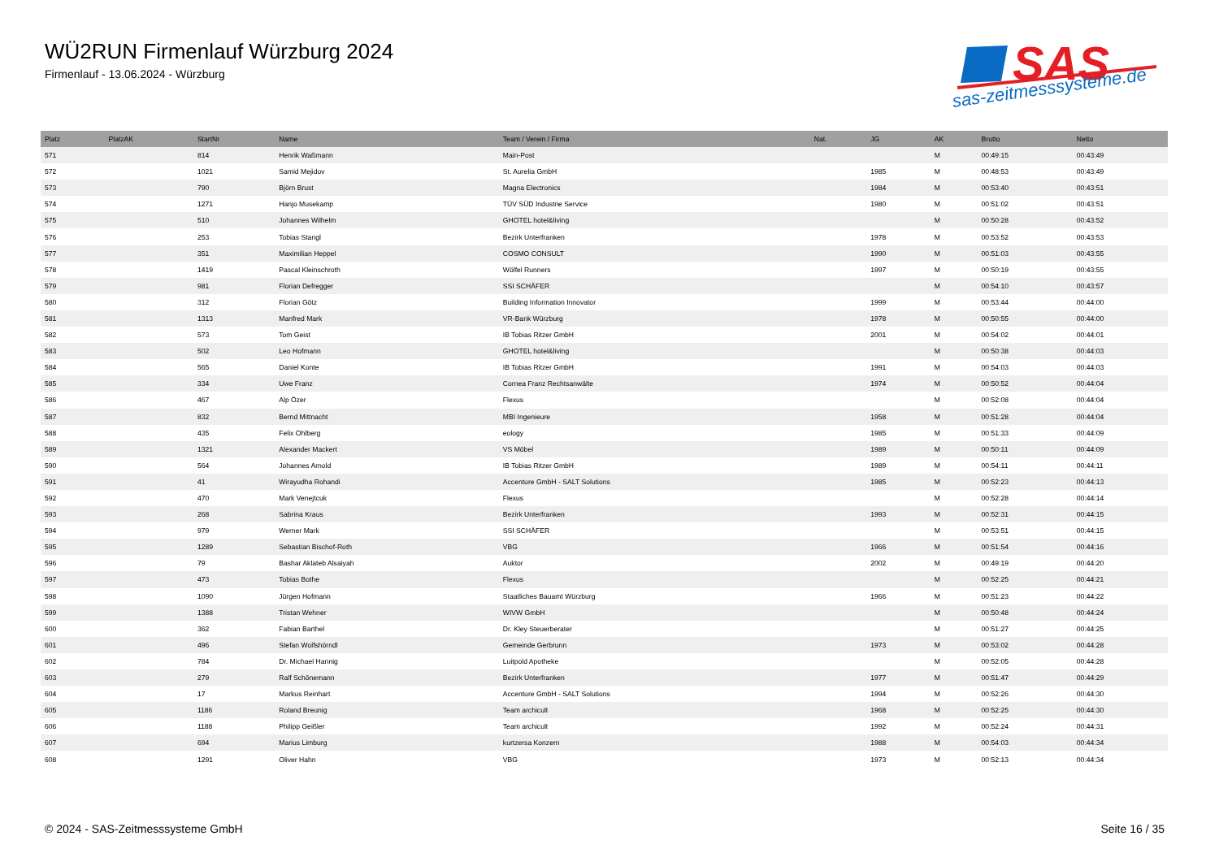WÜ2RUN Firmenlauf Würzburg 2024
Firmenlauf - 13.06.2024 - Würzburg
SAS
sas-zeitmesssysteme.de
| Platz | PlatzAK | StartNr | Name | Team / Verein / Firma | Nat. | JG | AK | Brutto | Netto |
| --- | --- | --- | --- | --- | --- | --- | --- | --- | --- |
| 571 | | 814 | Henrik Waßmann | Main-Post | | | M | 00:49:15 | 00:43:49 |
| 572 | | 1021 | Samid Mejidov | St. Aurelia GmbH | | 1985 | M | 00:48:53 | 00:43:49 |
| 573 | | 790 | Björn Brust | Magna Electronics | | 1984 | M | 00:53:40 | 00:43:51 |
| 574 | | 1271 | Hanjo Musekamp | TÜV SÜD Industrie Service | | 1980 | M | 00:51:02 | 00:43:51 |
| 575 | | 510 | Johannes Wilhelm | GHOTEL hotel&living | | | M | 00:50:28 | 00:43:52 |
| 576 | | 253 | Tobias Stangl | Bezirk Unterfranken | | 1978 | M | 00:53:52 | 00:43:53 |
| 577 | | 351 | Maximilian Heppel | COSMO CONSULT | | 1990 | M | 00:51:03 | 00:43:55 |
| 578 | | 1419 | Pascal Kleinschroth | Wölfel Runners | | 1997 | M | 00:50:19 | 00:43:55 |
| 579 | | 981 | Florian Defregger | SSI SCHÄFER | | | M | 00:54:10 | 00:43:57 |
| 580 | | 312 | Florian Götz | Building Information Innovator | | 1999 | M | 00:53:44 | 00:44:00 |
| 581 | | 1313 | Manfred Mark | VR-Bank Würzburg | | 1978 | M | 00:50:55 | 00:44:00 |
| 582 | | 573 | Tom Geist | IB Tobias Ritzer GmbH | | 2001 | M | 00:54:02 | 00:44:01 |
| 583 | | 502 | Leo Hofmann | GHOTEL hotel&living | | | M | 00:50:38 | 00:44:03 |
| 584 | | 565 | Daniel Konte | IB Tobias Ritzer GmbH | | 1991 | M | 00:54:03 | 00:44:03 |
| 585 | | 334 | Uwe Franz | Cornea Franz Rechtsanwälte | | 1974 | M | 00:50:52 | 00:44:04 |
| 586 | | 467 | Alp Özer | Flexus | | | M | 00:52:08 | 00:44:04 |
| 587 | | 832 | Bernd Mittnacht | MBI Ingenieure | | 1958 | M | 00:51:28 | 00:44:04 |
| 588 | | 435 | Felix Ohlberg | eology | | 1985 | M | 00:51:33 | 00:44:09 |
| 589 | | 1321 | Alexander Mackert | VS Möbel | | 1989 | M | 00:50:11 | 00:44:09 |
| 590 | | 564 | Johannes Arnold | IB Tobias Ritzer GmbH | | 1989 | M | 00:54:11 | 00:44:11 |
| 591 | | 41 | Wirayudha Rohandi | Accenture GmbH - SALT Solutions | | 1985 | M | 00:52:23 | 00:44:13 |
| 592 | | 470 | Mark Venejtcuk | Flexus | | | M | 00:52:28 | 00:44:14 |
| 593 | | 268 | Sabrina Kraus | Bezirk Unterfranken | | 1993 | M | 00:52:31 | 00:44:15 |
| 594 | | 979 | Werner Mark | SSI SCHÄFER | | | M | 00:53:51 | 00:44:15 |
| 595 | | 1289 | Sebastian Bischof-Roth | VBG | | 1966 | M | 00:51:54 | 00:44:16 |
| 596 | | 79 | Bashar Aklateb Alsaiyah | Auktor | | 2002 | M | 00:49:19 | 00:44:20 |
| 597 | | 473 | Tobias Bothe | Flexus | | | M | 00:52:25 | 00:44:21 |
| 598 | | 1090 | Jürgen Hofmann | Staatliches Bauamt Würzburg | | 1966 | M | 00:51:23 | 00:44:22 |
| 599 | | 1388 | Tristan Wehner | WIVW GmbH | | | M | 00:50:48 | 00:44:24 |
| 600 | | 362 | Fabian Barthel | Dr. Kley Steuerberater | | | M | 00:51:27 | 00:44:25 |
| 601 | | 496 | Stefan Wolfshörndl | Gemeinde Gerbrunn | | 1973 | M | 00:53:02 | 00:44:28 |
| 602 | | 784 | Dr. Michael Hannig | Luitpold Apotheke | | | M | 00:52:05 | 00:44:28 |
| 603 | | 279 | Ralf Schönemann | Bezirk Unterfranken | | 1977 | M | 00:51:47 | 00:44:29 |
| 604 | | 17 | Markus Reinhart | Accenture GmbH - SALT Solutions | | 1994 | M | 00:52:26 | 00:44:30 |
| 605 | | 1186 | Roland Breunig | Team archicult | | 1968 | M | 00:52:25 | 00:44:30 |
| 606 | | 1188 | Philipp Geißler | Team archicult | | 1992 | M | 00:52:24 | 00:44:31 |
| 607 | | 694 | Marius Limburg | kurtzersa Konzern | | 1988 | M | 00:54:03 | 00:44:34 |
| 608 | | 1291 | Oliver Hahn | VBG | | 1973 | M | 00:52:13 | 00:44:34 |
© 2024 - SAS-Zeitmesssysteme GmbH
Seite 16 / 35